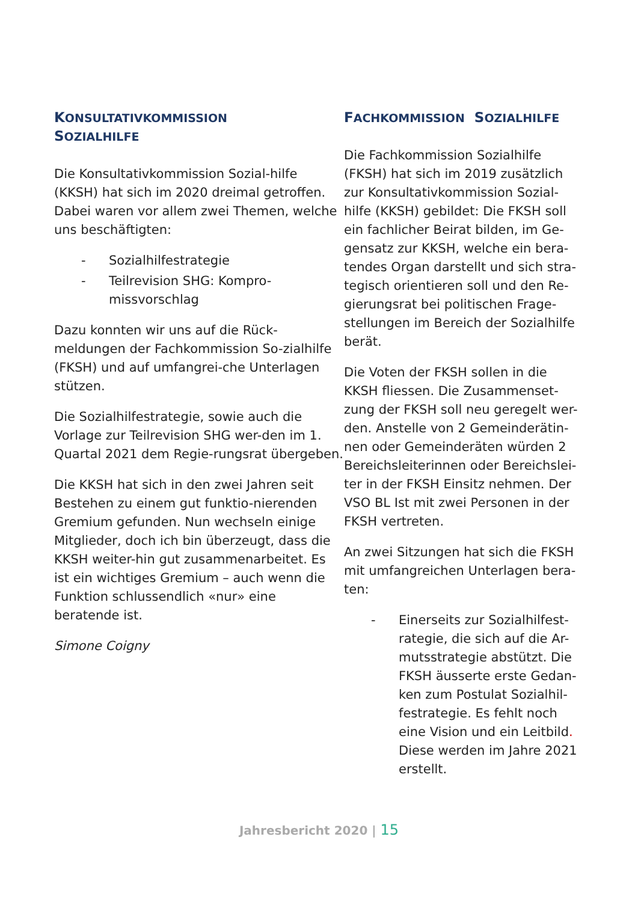KONSULTATIVKOMMISSION
SOZIALHILFE
Die Konsultativkommission Sozial-hilfe (KKSH) hat sich im 2020 dreimal getroffen.
Dabei waren vor allem zwei Themen, welche uns beschäftigten:
- Sozialhilfestrategie
- Teilrevision SHG: Kompro-missvorschlag
Dazu konnten wir uns auf die Rück-meldungen der Fachkommission So-zialhilfe (FKSH) und auf umfangrei-che Unterlagen stützen.
Die Sozialhilfestrategie, sowie auch die Vorlage zur Teilrevision SHG wer-den im 1. Quartal 2021 dem Regie-rungsrat übergeben.
Die KKSH hat sich in den zwei Jahren seit Bestehen zu einem gut funktio-nierenden Gremium gefunden. Nun wechseln einige Mitglieder, doch ich bin überzeugt, dass die KKSH weiter-hin gut zusammenarbeitet. Es ist ein wichtiges Gremium – auch wenn die Funktion schlussendlich «nur» eine beratende ist.
Simone Coigny
FACHKOMMISSION SOZIALHILFE
Die Fachkommission Sozialhilfe (FKSH) hat sich im 2019 zusätzlich zur Konsultativkommission Sozial-hilfe (KKSH) gebildet: Die FKSH soll ein fachlicher Beirat bilden, im Ge-gensatz zur KKSH, welche ein bera-tendes Organ darstellt und sich stra-tegisch orientieren soll und den Re-gierungsrat bei politischen Frage-stellungen im Bereich der Sozialhilfe berät.
Die Voten der FKSH sollen in die KKSH fliessen. Die Zusammenset-zung der FKSH soll neu geregelt wer-den. Anstelle von 2 Gemeinderätin-nen oder Gemeinderäten würden 2 Bereichsleiterinnen oder Bereichslei-ter in der FKSH Einsitz nehmen. Der VSO BL Ist mit zwei Personen in der FKSH vertreten.
An zwei Sitzungen hat sich die FKSH mit umfangreichen Unterlagen bera-ten:
- Einerseits zur Sozialhilfest-rategie, die sich auf die Ar-mutsstrategie abstützt. Die FKSH äusserte erste Gedan-ken zum Postulat Sozialhil-festrategie. Es fehlt noch eine Vision und ein Leitbild. Diese werden im Jahre 2021 erstellt.
Jahresbericht 2020 | 15